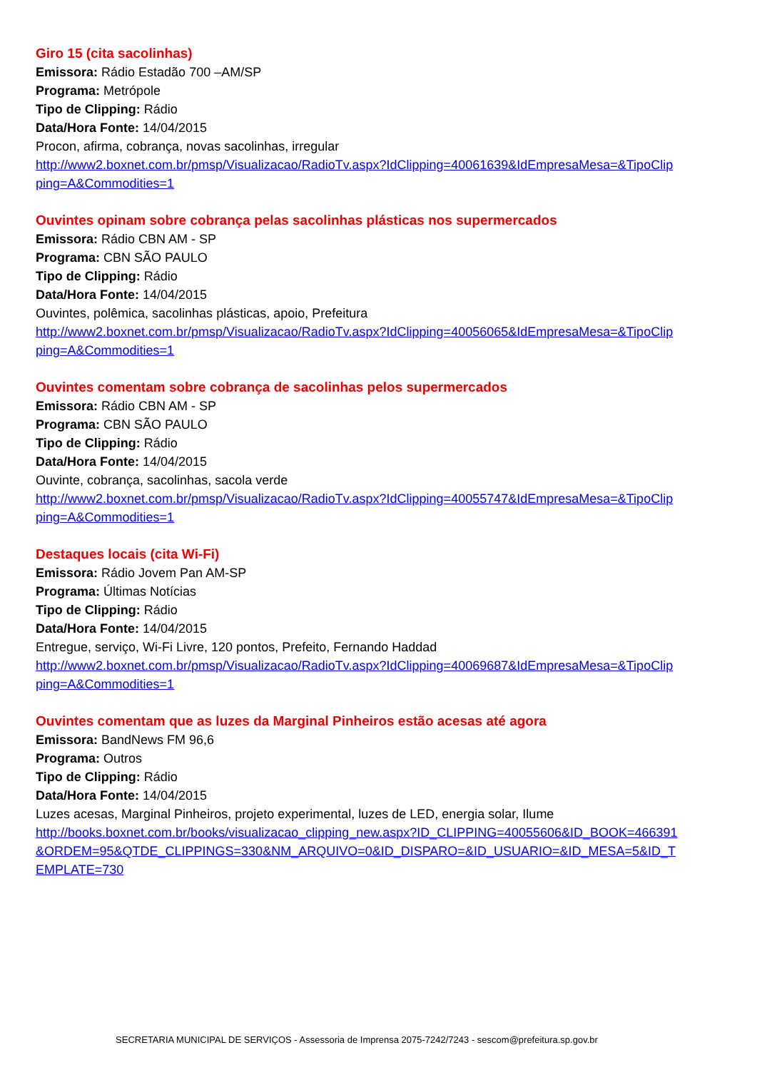Giro 15 (cita sacolinhas)
Emissora: Rádio Estadão 700 –AM/SP
Programa: Metrópole
Tipo de Clipping: Rádio
Data/Hora Fonte: 14/04/2015
Procon, afirma, cobrança, novas sacolinhas, irregular
http://www2.boxnet.com.br/pmsp/Visualizacao/RadioTv.aspx?IdClipping=40061639&IdEmpresaMesa=&TipoClipping=A&Commodities=1
Ouvintes opinam sobre cobrança pelas sacolinhas plásticas nos supermercados
Emissora: Rádio CBN AM - SP
Programa: CBN SÃO PAULO
Tipo de Clipping: Rádio
Data/Hora Fonte: 14/04/2015
Ouvintes, polêmica, sacolinhas plásticas, apoio, Prefeitura
http://www2.boxnet.com.br/pmsp/Visualizacao/RadioTv.aspx?IdClipping=40056065&IdEmpresaMesa=&TipoClipping=A&Commodities=1
Ouvintes comentam sobre cobrança de sacolinhas pelos supermercados
Emissora: Rádio CBN AM - SP
Programa: CBN SÃO PAULO
Tipo de Clipping: Rádio
Data/Hora Fonte: 14/04/2015
Ouvinte, cobrança, sacolinhas, sacola verde
http://www2.boxnet.com.br/pmsp/Visualizacao/RadioTv.aspx?IdClipping=40055747&IdEmpresaMesa=&TipoClipping=A&Commodities=1
Destaques locais (cita Wi-Fi)
Emissora: Rádio Jovem Pan AM-SP
Programa: Últimas Notícias
Tipo de Clipping: Rádio
Data/Hora Fonte: 14/04/2015
Entregue, serviço, Wi-Fi Livre, 120 pontos, Prefeito, Fernando Haddad
http://www2.boxnet.com.br/pmsp/Visualizacao/RadioTv.aspx?IdClipping=40069687&IdEmpresaMesa=&TipoClipping=A&Commodities=1
Ouvintes comentam que as luzes da Marginal Pinheiros estão acesas até agora
Emissora: BandNews FM 96,6
Programa: Outros
Tipo de Clipping: Rádio
Data/Hora Fonte: 14/04/2015
Luzes acesas, Marginal Pinheiros, projeto experimental, luzes de LED, energia solar, Ilume
http://books.boxnet.com.br/books/visualizacao_clipping_new.aspx?ID_CLIPPING=40055606&ID_BOOK=466391&ORDEM=95&QTDE_CLIPPINGS=330&NM_ARQUIVO=0&ID_DISPARO=&ID_USUARIO=&ID_MESA=5&ID_TEMPLATE=730
SECRETARIA MUNICIPAL DE SERVIÇOS - Assessoria de Imprensa 2075-7242/7243 - sescom@prefeitura.sp.gov.br